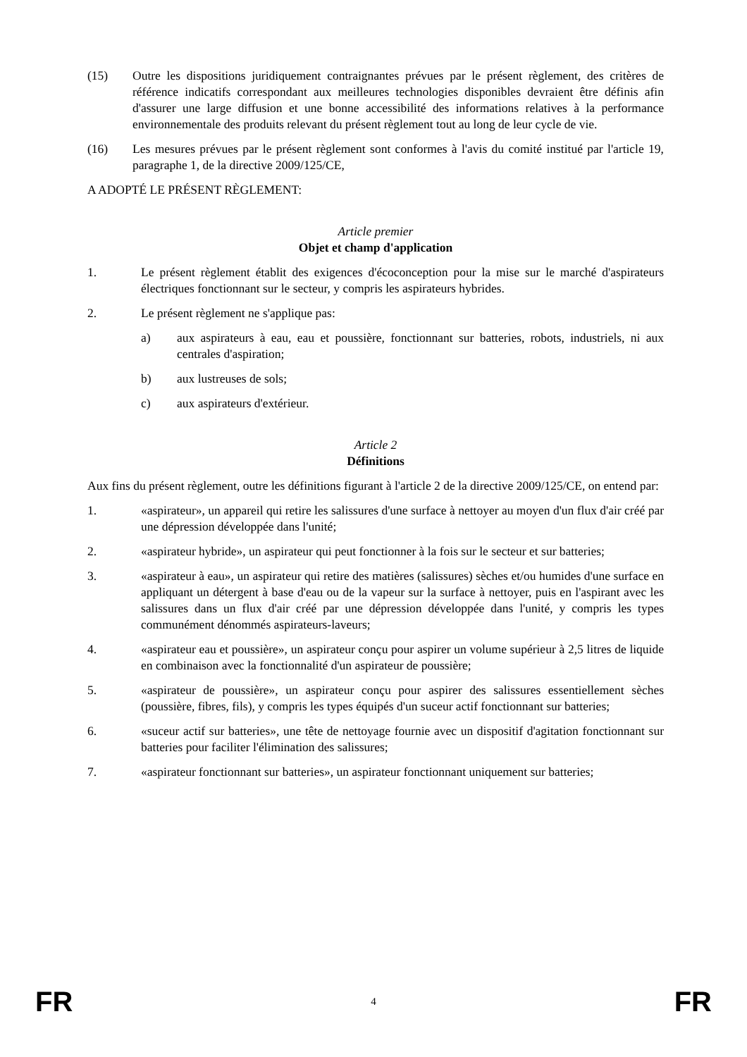(15) Outre les dispositions juridiquement contraignantes prévues par le présent règlement, des critères de référence indicatifs correspondant aux meilleures technologies disponibles devraient être définis afin d'assurer une large diffusion et une bonne accessibilité des informations relatives à la performance environnementale des produits relevant du présent règlement tout au long de leur cycle de vie.
(16) Les mesures prévues par le présent règlement sont conformes à l'avis du comité institué par l'article 19, paragraphe 1, de la directive 2009/125/CE,
A ADOPTÉ LE PRÉSENT RÈGLEMENT:
Article premier
Objet et champ d'application
1. Le présent règlement établit des exigences d'écoconception pour la mise sur le marché d'aspirateurs électriques fonctionnant sur le secteur, y compris les aspirateurs hybrides.
2. Le présent règlement ne s'applique pas:
a) aux aspirateurs à eau, eau et poussière, fonctionnant sur batteries, robots, industriels, ni aux centrales d'aspiration;
b) aux lustreuses de sols;
c) aux aspirateurs d'extérieur.
Article 2
Définitions
Aux fins du présent règlement, outre les définitions figurant à l'article 2 de la directive 2009/125/CE, on entend par:
1. «aspirateur», un appareil qui retire les salissures d'une surface à nettoyer au moyen d'un flux d'air créé par une dépression développée dans l'unité;
2. «aspirateur hybride», un aspirateur qui peut fonctionner à la fois sur le secteur et sur batteries;
3. «aspirateur à eau», un aspirateur qui retire des matières (salissures) sèches et/ou humides d'une surface en appliquant un détergent à base d'eau ou de la vapeur sur la surface à nettoyer, puis en l'aspirant avec les salissures dans un flux d'air créé par une dépression développée dans l'unité, y compris les types communément dénommés aspirateurs-laveurs;
4. «aspirateur eau et poussière», un aspirateur conçu pour aspirer un volume supérieur à 2,5 litres de liquide en combinaison avec la fonctionnalité d'un aspirateur de poussière;
5. «aspirateur de poussière», un aspirateur conçu pour aspirer des salissures essentiellement sèches (poussière, fibres, fils), y compris les types équipés d'un suceur actif fonctionnant sur batteries;
6. «suceur actif sur batteries», une tête de nettoyage fournie avec un dispositif d'agitation fonctionnant sur batteries pour faciliter l'élimination des salissures;
7. «aspirateur fonctionnant sur batteries», un aspirateur fonctionnant uniquement sur batteries;
FR 4 FR